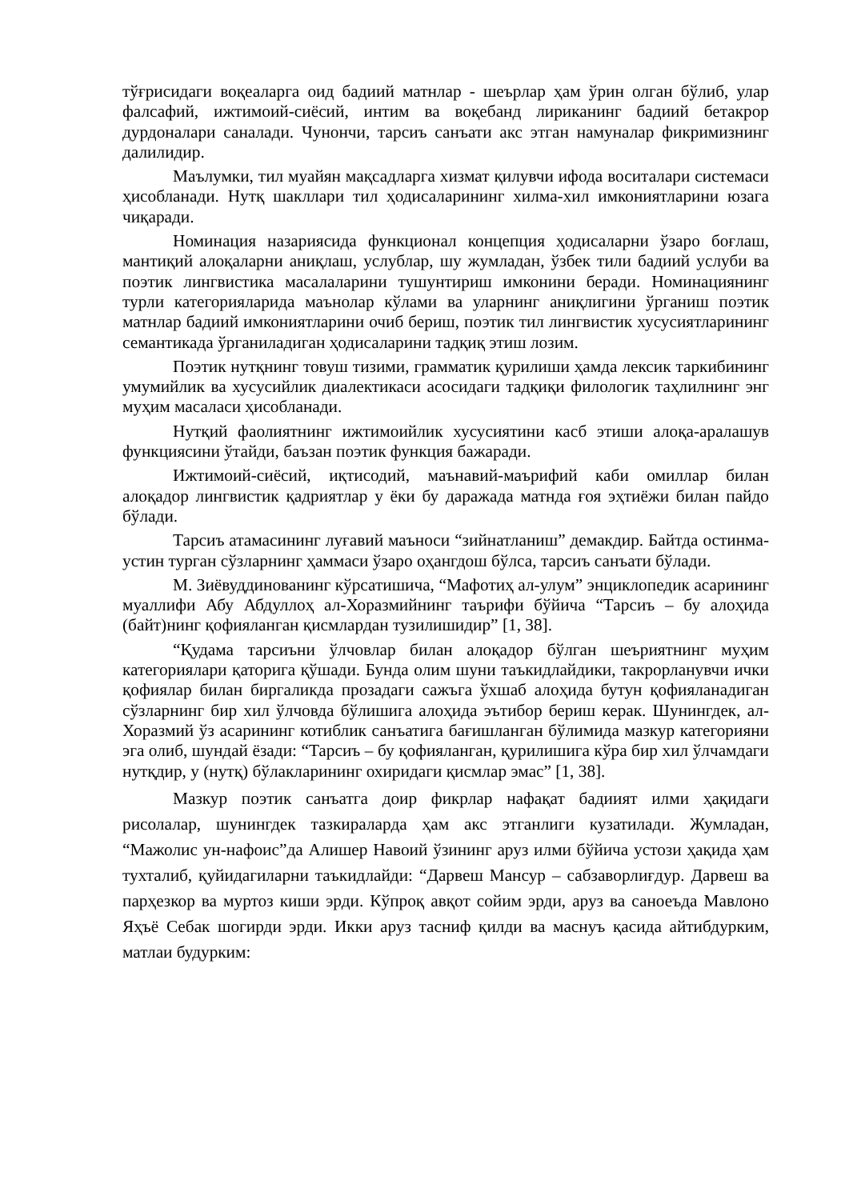тўғрисидаги воқеаларга оид бадиий матнлар - шеърлар ҳам ўрин олган бўлиб, улар фалсафий, ижтимоий-сиёсий, интим ва воқебанд лириканинг бадиий бетакрор дурдоналари саналади. Чунончи, тарсиъ санъати акс этган намуналар фикримизнинг далилидир.
Маълумки, тил муайян мақсадларга хизмат қилувчи ифода воситалари системаси ҳисобланади. Нутқ шакллари тил ҳодисаларининг хилма-хил имкониятларини юзага чиқаради.
Номинация назариясида функционал концепция ҳодисаларни ўзаро боғлаш, мантиқий алоқаларни аниқлаш, услублар, шу жумладан, ўзбек тили бадиий услуби ва поэтик лингвистика масалаларини тушунтириш имконини беради. Номинациянинг турли категорияларида маънолар кўлами ва уларнинг аниқлигини ўрганиш поэтик матнлар бадиий имкониятларини очиб бериш, поэтик тил лингвистик хусусиятларининг семантикада ўрганиладиган ҳодисаларини тадқиқ этиш лозим.
Поэтик нутқнинг товуш тизими, грамматик қурилиши ҳамда лексик таркибининг умумийлик ва хусусийлик диалектикаси асосидаги тадқиқи филологик таҳлилнинг энг муҳим масаласи ҳисобланади.
Нутқий фаолиятнинг ижтимоийлик хусусиятини касб этиши алоқа-аралашув функциясини ўтайди, баъзан поэтик функция бажаради.
Ижтимоий-сиёсий, иқтисодий, маънавий-маърифий каби омиллар билан алоқадор лингвистик қадриятлар у ёки бу даражада матнда ғоя эҳтиёжи билан пайдо бўлади.
Тарсиъ атамасининг луғавий маъноси “зийнатланиш” демакдир. Байтда остинма-устин турган сўзларнинг ҳаммаси ўзаро оҳангдош бўлса, тарсиъ санъати бўлади.
М. Зиёвуддинованинг кўрсатишича, “Мафотиҳ ал-улум” энциклопедик асарининг муаллифи Абу Абдуллоҳ ал-Хоразмийнинг таърифи бўйича “Тарсиъ – бу алоҳида (байт)нинг қофияланган қисмлардан тузилишидир” [1, 38].
“Қудама тарсиъни ўлчовлар билан алоқадор бўлган шеъриятнинг муҳим категориялари қаторига қўшади. Бунда олим шуни таъкидлайдики, такрорланувчи ички қофиялар билан биргаликда прозадаги сажъга ўхшаб алоҳида бутун қофияланадиган сўзларнинг бир хил ўлчовда бўлишига алоҳида эътибор бериш керак. Шунингдек, ал-Хоразмий ўз асарининг котиблик санъатига бағишланган бўлимида мазкур категорияни эга олиб, шундай ёзади: “Тарсиъ – бу қофияланган, қурилишига кўра бир хил ўлчамдаги нутқдир, у (нутқ) бўлакларининг охиридаги қисмлар эмас” [1, 38].
Мазкур поэтик санъатга доир фикрлар нафақат бадиият илми ҳақидаги рисолалар, шунингдек тазкираларда ҳам акс этганлиги кузатилади. Жумладан, “Мажолис ун-нафоис”да Алишер Навоий ўзининг аруз илми бўйича устози ҳақида ҳам тухталиб, қуйидагиларни таъкидлайди: “Дарвеш Мансур – сабзаворлиғдур. Дарвеш ва парҳезкор ва муртоз киши эрди. Кўпроқ авқот сойим эрди, аруз ва саноеъда Мавлоно Яҳъё Себак шогирди эрди. Икки аруз тасниф қилди ва маснуъ қасида айтибдурким, матлаи будурким: